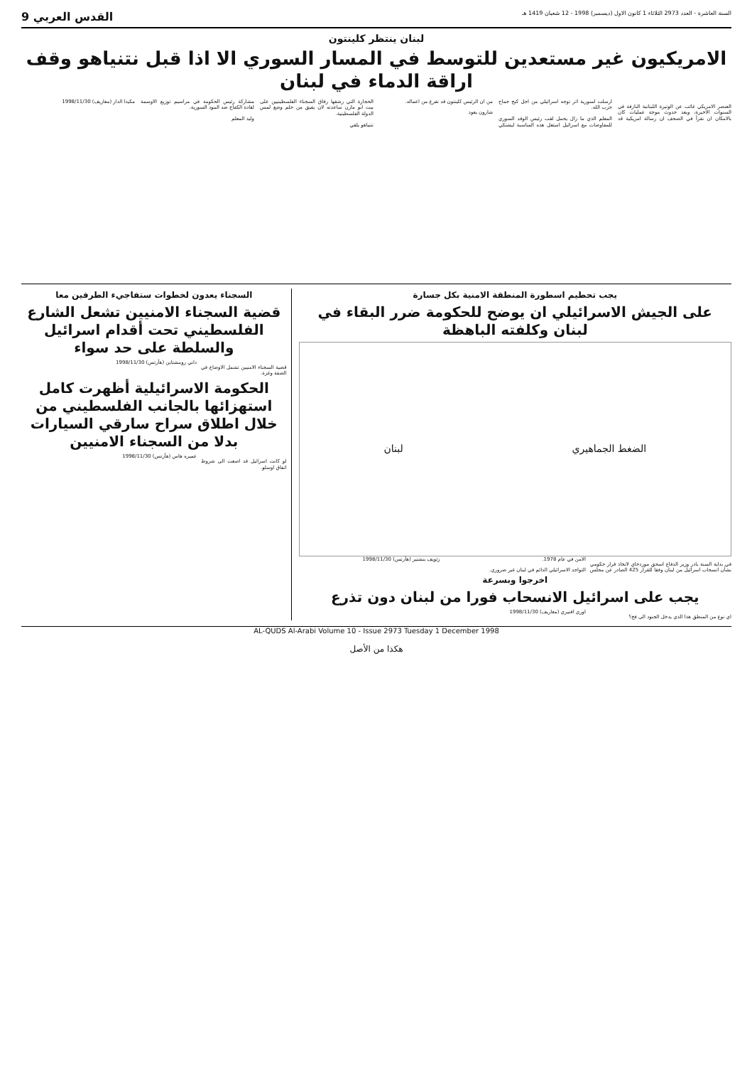السنة العاشرة - العدد 2973 الثلاثاء 1 كانون الاول (ديسمبر) 1998 - 12 شعبان 1419 هـ القدس العربي 9
لبنان ينتظر كلينتون
الامريكيون غير مستعدين للتوسط في المسار السوري الا اذا قبل نتنياهو وقف اراقة الدماء في لبنان
العنصر الامريكي غائب عن الوتيرة اللبنانية النازفة في السنوات الاخيرة، وبعد حدوث موجة عمليات كان بالامكان ان نقرأ في الصحف ان رسالة امريكية قد ارسلت لسورية اثر توجه اسرائيلي من اجل كبح جماح حزب الله.
المعلم الذي ما زال يحمل لقب رئيس الوفد السوري للمفاوضات مع اسرائيل استغل هذه المناسبة ليشتكي من ان الرئيس كلينتون قد تفرغ من اعماله.
شارون يعود
الحجارة التي رشقها رفاق السجناء الفلسطينيين على بيت ابو مازن ساعدته لان يفيق من حلم وضع لمس الدولة الفلسطينية.
نتنياهو يلقي
مشاركة رئيس الحكومة في مراسيم توزيع الاوسمة لقادة الكفاح ضد البنود السورية.
وليد المعلم
مكيدا الدار (معاريف) 1998/11/30
يجب تحطيم اسطورة المنطقة الامنية بكل جسارة
على الجيش الاسرائيلي ان يوضح للحكومة ضرر البقاء في لبنان وكلفته الباهظة
الضغط الجماهيري لبنان
في بداية السنة بادر وزير الدفاع اسحق موردخاي لاتخاذ قرار حكومي بشأن انسحاب اسرائيل من لبنان وفقا للقرار 425 الصادر عن مجلس الامن في عام 1978.
التواجد الاسرائيلي الدائم في لبنان غير ضروري.
زئويف بنشتير (هآرتس) 1998/11/30
اخرجوا وبسرعة
يجب على اسرائيل الانسحاب فورا من لبنان دون تذرع
اي نوع من المنطق هذا الذي يدخل الجنود الى فخ؟
اوري افنيري (معاريف) 1998/11/30
السجناء يعدون لخطوات ستفاجيء الطرفين معا
قضية السجناء الامنيين تشعل الشارع الفلسطيني تحت أقدام اسرائيل والسلطة على حد سواء
قضية السجناء الامنيين تشمل الاوضاع في الضفة وغزة.
داني روبنشتاين (هآرتس) 1998/11/30
الحكومة الاسرائيلية أظهرت كامل استهزائها بالجانب الفلسطيني من خلال اطلاق سراح سارقي السيارات بدلا من السجناء الامنيين
لو كانت اسرائيل قد اصغت الى شروط اتفاق اوسلو.
عميره هاس (هآرتس) 1998/11/30
AL-QUDS Al-Arabi Volume 10 - Issue 2973 Tuesday 1 December 1998
هكذا من الأصل